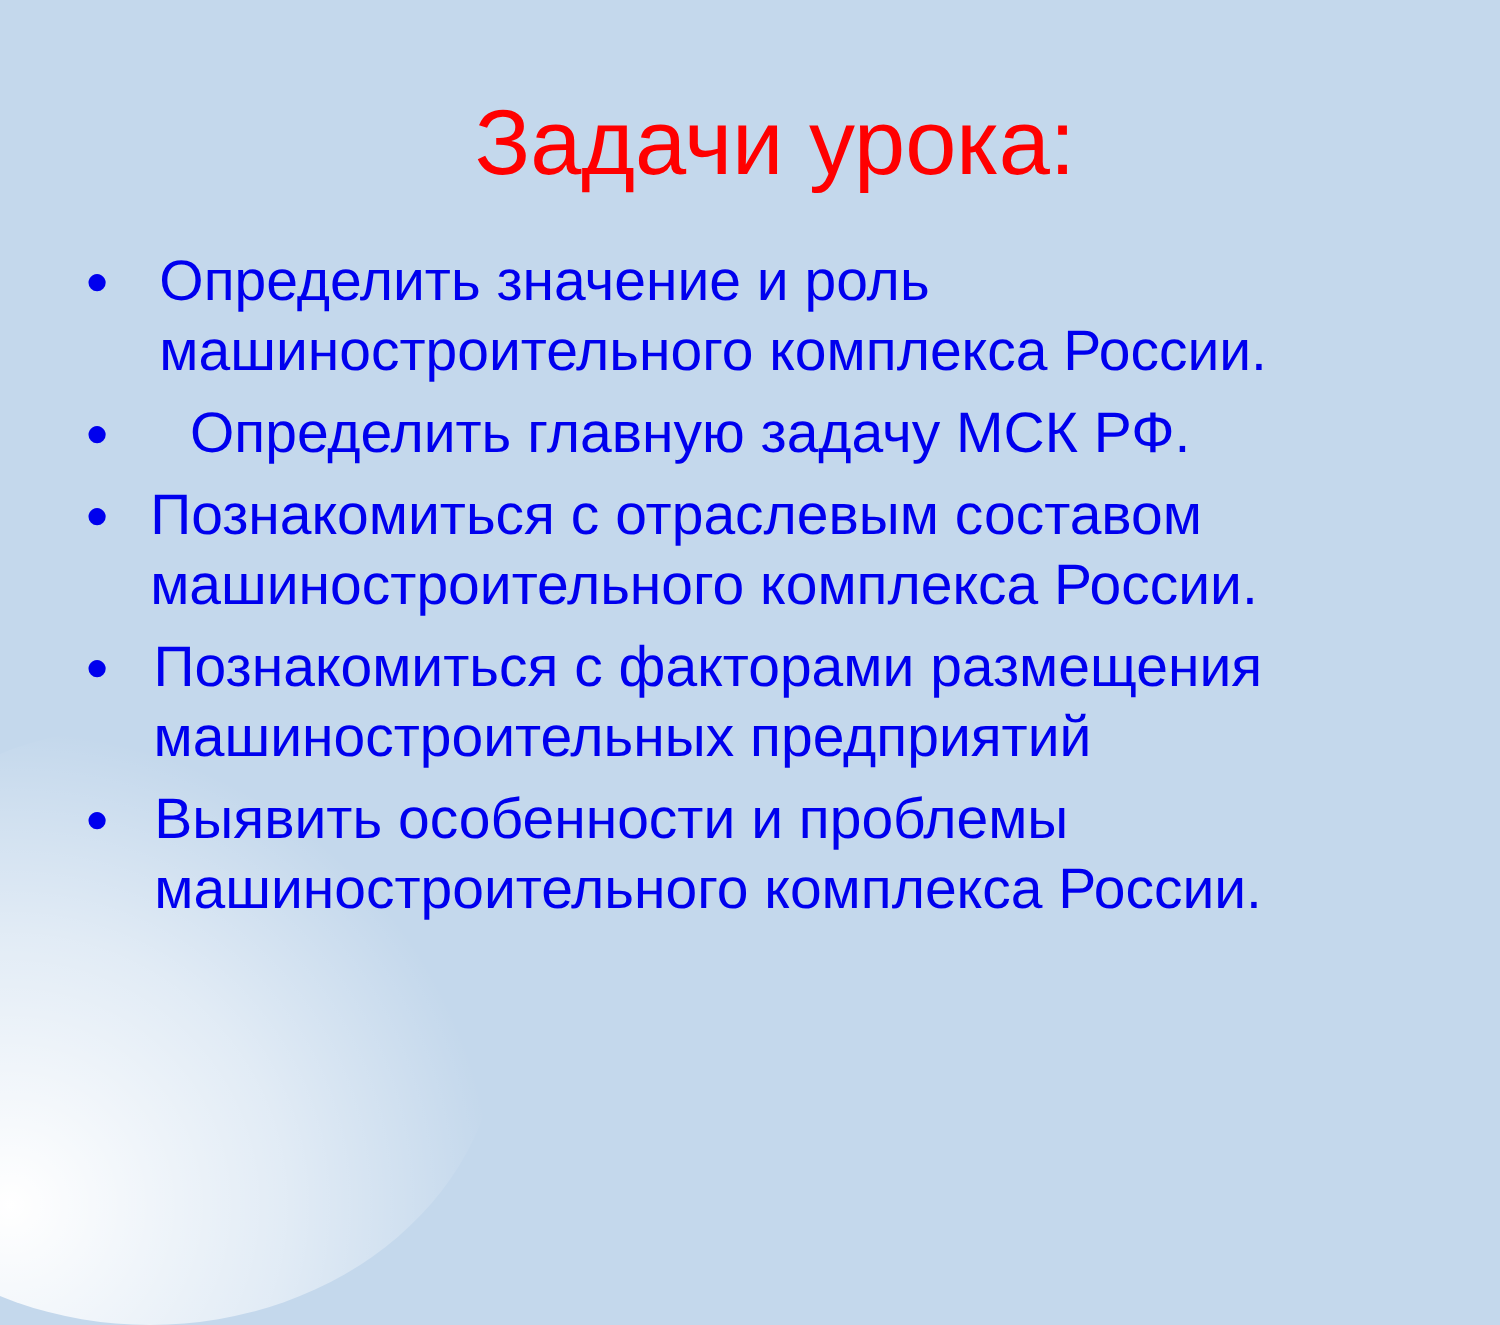Задачи урока:
● Определить значение и роль машиностроительного комплекса России.
● Определить главную задачу МСК РФ.
● Познакомиться с отраслевым составом машиностроительного комплекса России.
● Познакомиться с факторами размещения машиностроительных предприятий
● Выявить особенности и проблемы машиностроительного комплекса России.